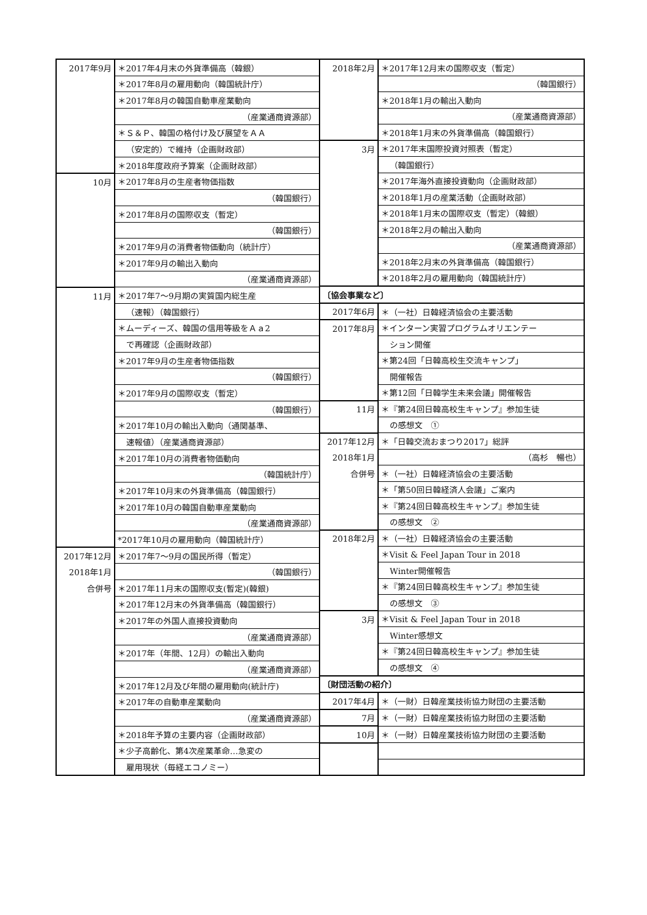| 2017年9月 | ＊2017年4月末の外貨準備高（韓銀） |
| | ＊2017年8月の雇用動向（韓国統計庁） |
| | ＊2017年8月の韓国自動車産業動向 |
| | （産業通商資源部） |
| | ＊Ｓ＆Ｐ、韓国の格付け及び展望をＡＡ |
| | （安定的）で維持（企画財政部） |
| | ＊2018年度政府予算案（企画財政部） |
| 10月 | ＊2017年8月の生産者物価指数 |
| | （韓国銀行） |
| | ＊2017年8月の国際収支（暫定） |
| | （韓国銀行） |
| | ＊2017年9月の消費者物価動向（統計庁） |
| | ＊2017年9月の輸出入動向 |
| | （産業通商資源部） |
| 11月 | ＊2017年7～9月期の実質国内総生産 |
| | （速報）（韓国銀行） |
| | ＊ムーディーズ、韓国の信用等級をＡａ2 |
| | で再確認（企画財政部） |
| | ＊2017年9月の生産者物価指数 |
| | （韓国銀行） |
| | ＊2017年9月の国際収支（暫定） |
| | （韓国銀行） |
| | ＊2017年10月の輸出入動向（通関基準、 |
| | 速報値）（産業通商資源部） |
| | ＊2017年10月の消費者物価動向 |
| | （韓国統計庁） |
| | ＊2017年10月末の外貨準備高（韓国銀行） |
| | ＊2017年10月の韓国自動車産業動向 |
| | （産業通商資源部） |
| | *2017年10月の雇用動向（韓国統計庁） |
| 2017年12月 | ＊2017年7～9月の国民所得（暫定） |
| 2018年1月 | （韓国銀行） |
| 合併号 | ＊2017年11月末の国際収支(暫定)(韓銀) |
| | ＊2017年12月末の外貨準備高（韓国銀行） |
| | ＊2017年の外国人直接投資動向 |
| | （産業通商資源部） |
| | ＊2017年（年間、12月）の輸出入動向 |
| | （産業通商資源部） |
| | ＊2017年12月及び年間の雇用動向(統計庁) |
| | ＊2017年の自動車産業動向 |
| | （産業通商資源部） |
| | ＊2018年予算の主要内容（企画財政部） |
| | ＊少子高齢化、第4次産業革命…急変の |
| | 雇用現状（毎経エコノミー） |
| 2018年2月 | ＊2017年12月末の国際収支（暫定） |
| | （韓国銀行） |
| | ＊2018年1月の輸出入動向 |
| | （産業通商資源部） |
| | ＊2018年1月末の外貨準備高（韓国銀行） |
| 3月 | ＊2017年末国際投資対照表（暫定） |
| | （韓国銀行） |
| | ＊2017年海外直接投資動向（企画財政部） |
| | ＊2018年1月の産業活動（企画財政部） |
| | ＊2018年1月末の国際収支（暫定）（韓銀） |
| | ＊2018年2月の輸出入動向 |
| | （産業通商資源部） |
| | ＊2018年2月末の外貨準備高（韓国銀行） |
| | ＊2018年2月の雇用動向（韓国統計庁） |
| 〔協会事業など〕 | |
| 2017年6月 | ＊（一社）日韓経済協会の主要活動 |
| 2017年8月 | ＊インターン実習プログラムオリエンテー |
| | ション開催 |
| | ＊第24回「日韓高校生交流キャンプ」 |
| | 開催報告 |
| | ＊第12回「日韓学生未来会議」開催報告 |
| 11月 | ＊『第24回日韓高校生キャンプ』参加生徒 |
| | の感想文 ① |
| 2017年12月 | ＊「日韓交流おまつり2017」総評 |
| 2018年1月 | （高杉 暢也） |
| 合併号 | ＊（一社）日韓経済協会の主要活動 |
| | ＊「第50回日韓経済人会議」ご案内 |
| | ＊『第24回日韓高校生キャンプ』参加生徒 |
| | の感想文 ② |
| 2018年2月 | ＊（一社）日韓経済協会の主要活動 |
| | ＊Visit & Feel Japan Tour in 2018 |
| | Winter開催報告 |
| | ＊『第24回日韓高校生キャンプ』参加生徒 |
| | の感想文 ③ |
| 3月 | ＊Visit & Feel Japan Tour in 2018 |
| | Winter感想文 |
| | ＊『第24回日韓高校生キャンプ』参加生徒 |
| | の感想文 ④ |
| 〔財団活動の紹介〕 | |
| 2017年4月 | ＊（一財）日韓産業技術協力財団の主要活動 |
| 7月 | ＊（一財）日韓産業技術協力財団の主要活動 |
| 10月 | ＊（一財）日韓産業技術協力財団の主要活動 |